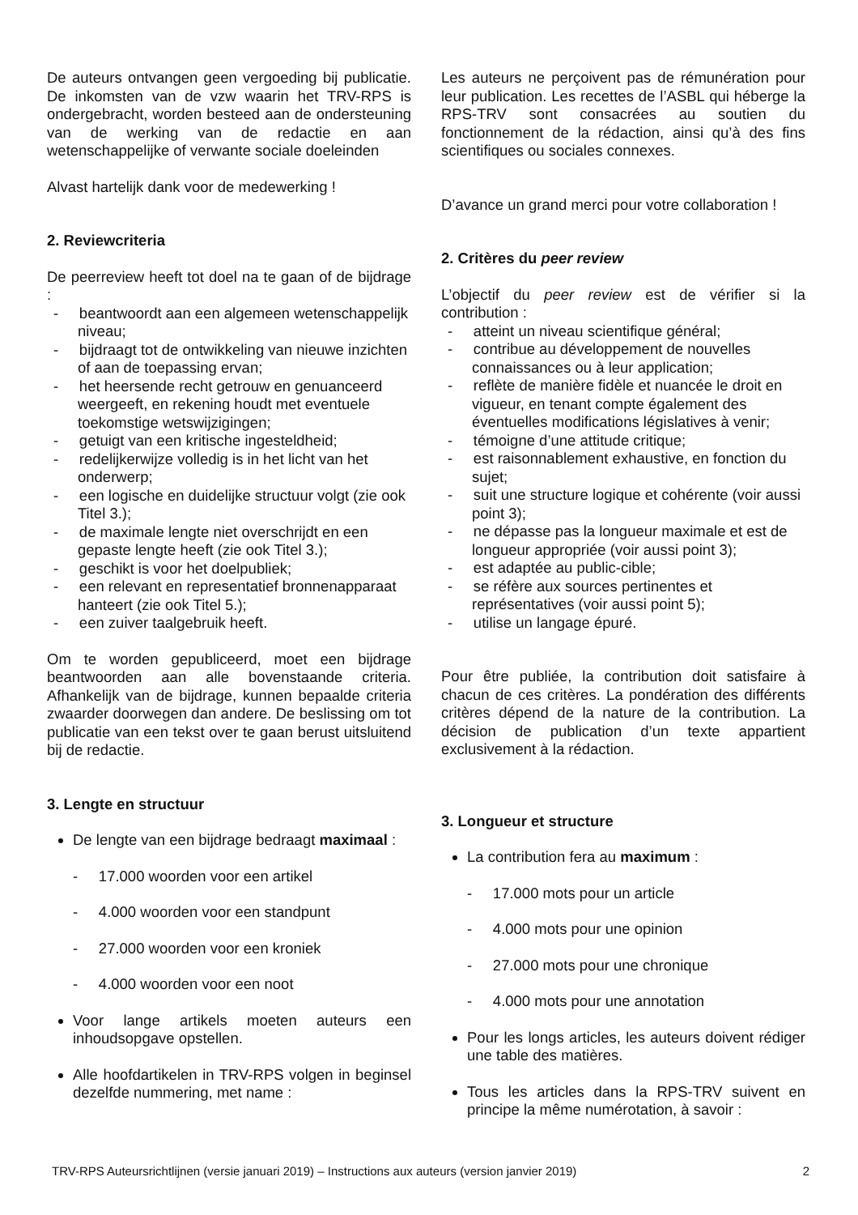De auteurs ontvangen geen vergoeding bij publicatie. De inkomsten van de vzw waarin het TRV-RPS is ondergebracht, worden besteed aan de ondersteuning van de werking van de redactie en aan wetenschappelijke of verwante sociale doeleinden
Alvast hartelijk dank voor de medewerking !
2. Reviewcriteria
De peerreview heeft tot doel na te gaan of de bijdrage :
- beantwoordt aan een algemeen wetenschappelijk niveau;
- bijdraagt tot de ontwikkeling van nieuwe inzichten of aan de toepassing ervan;
- het heersende recht getrouw en genuanceerd weergeeft, en rekening houdt met eventuele toekomstige wetswijzigingen;
- getuigt van een kritische ingesteldheid;
- redelijkerwijze volledig is in het licht van het onderwerp;
- een logische en duidelijke structuur volgt (zie ook Titel 3.);
- de maximale lengte niet overschrijdt en een gepaste lengte heeft (zie ook Titel 3.);
- geschikt is voor het doelpubliek;
- een relevant en representatief bronnenapparaat hanteert (zie ook Titel 5.);
- een zuiver taalgebruik heeft.
Om te worden gepubliceerd, moet een bijdrage beantwoorden aan alle bovenstaande criteria. Afhankelijk van de bijdrage, kunnen bepaalde criteria zwaarder doorwegen dan andere. De beslissing om tot publicatie van een tekst over te gaan berust uitsluitend bij de redactie.
3. Lengte en structuur
De lengte van een bijdrage bedraagt maximaal :
- 17.000 woorden voor een artikel
- 4.000 woorden voor een standpunt
- 27.000 woorden voor een kroniek
- 4.000 woorden voor een noot
Voor lange artikels moeten auteurs een inhoudsopgave opstellen.
Alle hoofdartikelen in TRV-RPS volgen in beginsel dezelfde nummering, met name :
Les auteurs ne perçoivent pas de rémunération pour leur publication. Les recettes de l’ASBL qui héberge la RPS-TRV sont consacrées au soutien du fonctionnement de la rédaction, ainsi qu’à des fins scientifiques ou sociales connexes.
D’avance un grand merci pour votre collaboration !
2. Critères du peer review
L’objectif du peer review est de vérifier si la contribution :
- atteint un niveau scientifique général;
- contribue au développement de nouvelles connaissances ou à leur application;
- reflète de manière fidèle et nuancée le droit en vigueur, en tenant compte également des éventuelles modifications législatives à venir;
- témoigne d’une attitude critique;
- est raisonnablement exhaustive, en fonction du sujet;
- suit une structure logique et cohérente (voir aussi point 3);
- ne dépasse pas la longueur maximale et est de longueur appropriée (voir aussi point 3);
- est adaptée au public-cible;
- se réfère aux sources pertinentes et représentatives (voir aussi point 5);
- utilise un langage épuré.
Pour être publiée, la contribution doit satisfaire à chacun de ces critères. La pondération des différents critères dépend de la nature de la contribution. La décision de publication d’un texte appartient exclusivement à la rédaction.
3. Longueur et structure
La contribution fera au maximum :
- 17.000 mots pour un article
- 4.000 mots pour une opinion
- 27.000 mots pour une chronique
- 4.000 mots pour une annotation
Pour les longs articles, les auteurs doivent rédiger une table des matières.
Tous les articles dans la RPS-TRV suivent en principe la même numérotation, à savoir :
TRV-RPS Auteursrichtlijnen (versie januari 2019) – Instructions aux auteurs (version janvier 2019) 2